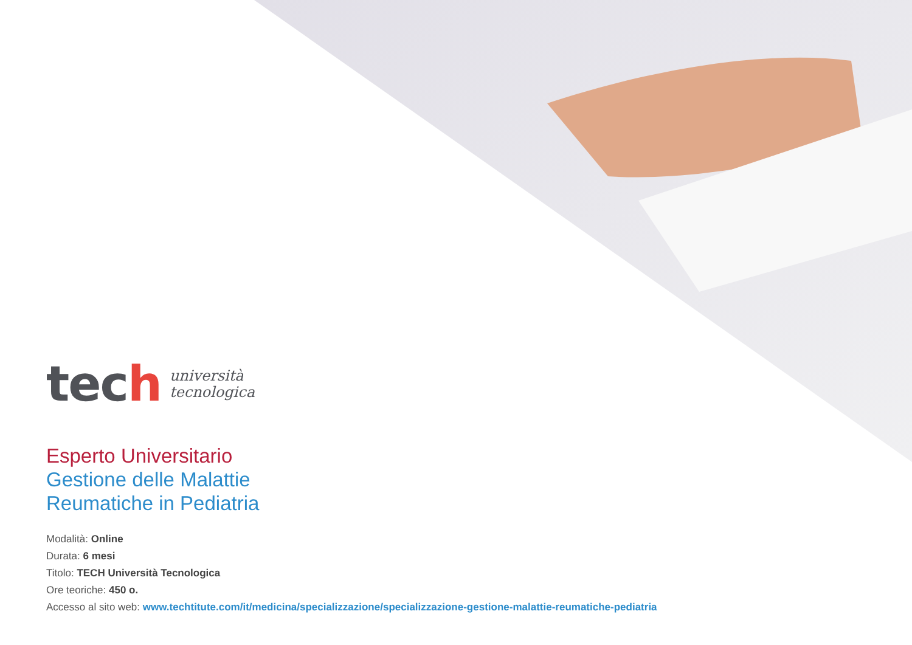tech
università
tecnologica
Esperto Universitario
Gestione delle Malattie
Reumatiche in Pediatria
Modalità: Online
Durata: 6 mesi
Titolo: TECH Università Tecnologica
Ore teoriche: 450 o.
Accesso al sito web: www.techtitute.com/it/medicina/specializzazione/specializzazione-gestione-malattie-reumatiche-pediatria